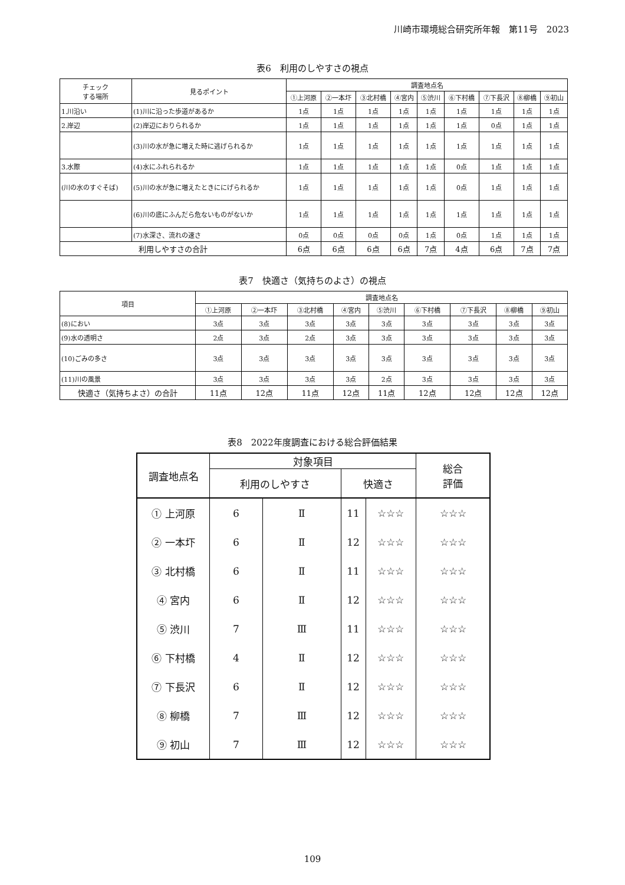川崎市環境総合研究所年報　第11号　2023
表6　利用のしやすさの視点
| チェック する場所 | 見るポイント | 調査地点名 | | | | | | | | |
| --- | --- | --- | --- | --- | --- | --- | --- | --- | --- | --- |
| | | ①上河原 | ②一本圷 | ③北村橋 | ④宮内 | ⑤渋川 | ⑥下村橋 | ⑦下長沢 | ⑧柳橋 | ⑨初山 |
| 1.川沿い | (1)川に沿った歩道があるか | 1点 | 1点 | 1点 | 1点 | 1点 | 1点 | 1点 | 1点 | 1点 |
| 2.岸辺 | (2)岸辺におりられるか | 1点 | 1点 | 1点 | 1点 | 1点 | 1点 | 0点 | 1点 | 1点 |
| | (3)川の水が急に増えた時に逃げられるか | 1点 | 1点 | 1点 | 1点 | 1点 | 1点 | 1点 | 1点 | 1点 |
| 3.水際 | (4)水にふれられるか | 1点 | 1点 | 1点 | 1点 | 1点 | 0点 | 1点 | 1点 | 1点 |
| (川の水のすぐそば) | (5)川の水が急に増えたときににげられるか | 1点 | 1点 | 1点 | 1点 | 1点 | 0点 | 1点 | 1点 | 1点 |
| | (6)川の底にふんだら危ないものがないか | 1点 | 1点 | 1点 | 1点 | 1点 | 1点 | 1点 | 1点 | 1点 |
| | (7)水深さ、流れの速さ | 0点 | 0点 | 0点 | 0点 | 1点 | 0点 | 1点 | 1点 | 1点 |
| 利用しやすさの合計 | | 6点 | 6点 | 6点 | 6点 | 7点 | 4点 | 6点 | 7点 | 7点 |
表7　快適さ（気持ちのよさ）の視点
| 項目 | 調査地点名 | | | | | | | | |
| --- | --- | --- | --- | --- | --- | --- | --- | --- | --- |
| | ①上河原 | ②一本圷 | ③北村橋 | ④宮内 | ⑤渋川 | ⑥下村橋 | ⑦下長沢 | ⑧柳橋 | ⑨初山 |
| (8)におい | 3点 | 3点 | 3点 | 3点 | 3点 | 3点 | 3点 | 3点 | 3点 |
| (9)水の透明さ | 2点 | 3点 | 2点 | 3点 | 3点 | 3点 | 3点 | 3点 | 3点 |
| (10)ごみの多さ | 3点 | 3点 | 3点 | 3点 | 3点 | 3点 | 3点 | 3点 | 3点 |
| (11)川の風景 | 3点 | 3点 | 3点 | 3点 | 2点 | 3点 | 3点 | 3点 | 3点 |
| 快適さ（気持ちよさ）の合計 | 11点 | 12点 | 11点 | 12点 | 11点 | 12点 | 12点 | 12点 | 12点 |
表8　2022年度調査における総合評価結果
| 調査地点名 | 対象項目 | | | | 総合 評価 |
| --- | --- | --- | --- | --- | --- |
| | 利用のしやすさ | | 快適さ | | |
| ① 上河原 | 6 | Ⅱ | 11 | ☆☆☆ | ☆☆☆ |
| ② 一本圷 | 6 | Ⅱ | 12 | ☆☆☆ | ☆☆☆ |
| ③ 北村橋 | 6 | Ⅱ | 11 | ☆☆☆ | ☆☆☆ |
| ④ 宮内 | 6 | Ⅱ | 12 | ☆☆☆ | ☆☆☆ |
| ⑤ 渋川 | 7 | Ⅲ | 11 | ☆☆☆ | ☆☆☆ |
| ⑥ 下村橋 | 4 | Ⅱ | 12 | ☆☆☆ | ☆☆☆ |
| ⑦ 下長沢 | 6 | Ⅱ | 12 | ☆☆☆ | ☆☆☆ |
| ⑧ 柳橋 | 7 | Ⅲ | 12 | ☆☆☆ | ☆☆☆ |
| ⑨ 初山 | 7 | Ⅲ | 12 | ☆☆☆ | ☆☆☆ |
109